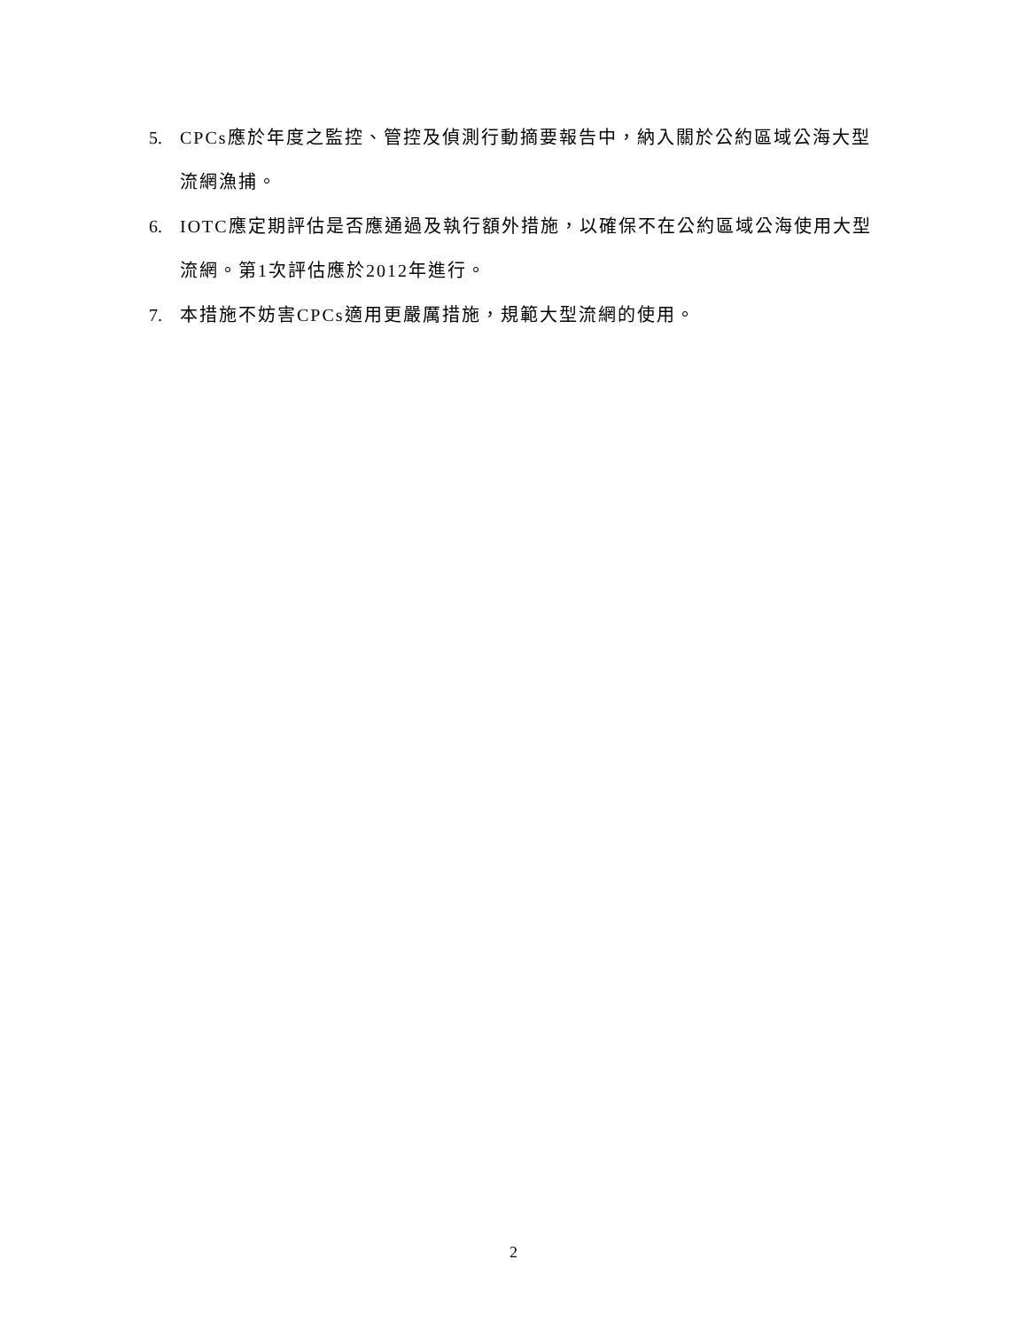5. CPCs應於年度之監控、管控及偵測行動摘要報告中，納入關於公約區域公海大型流網漁捕。
6. IOTC應定期評估是否應通過及執行額外措施，以確保不在公約區域公海使用大型流網。第1次評估應於2012年進行。
7. 本措施不妨害CPCs適用更嚴厲措施，規範大型流網的使用。
2